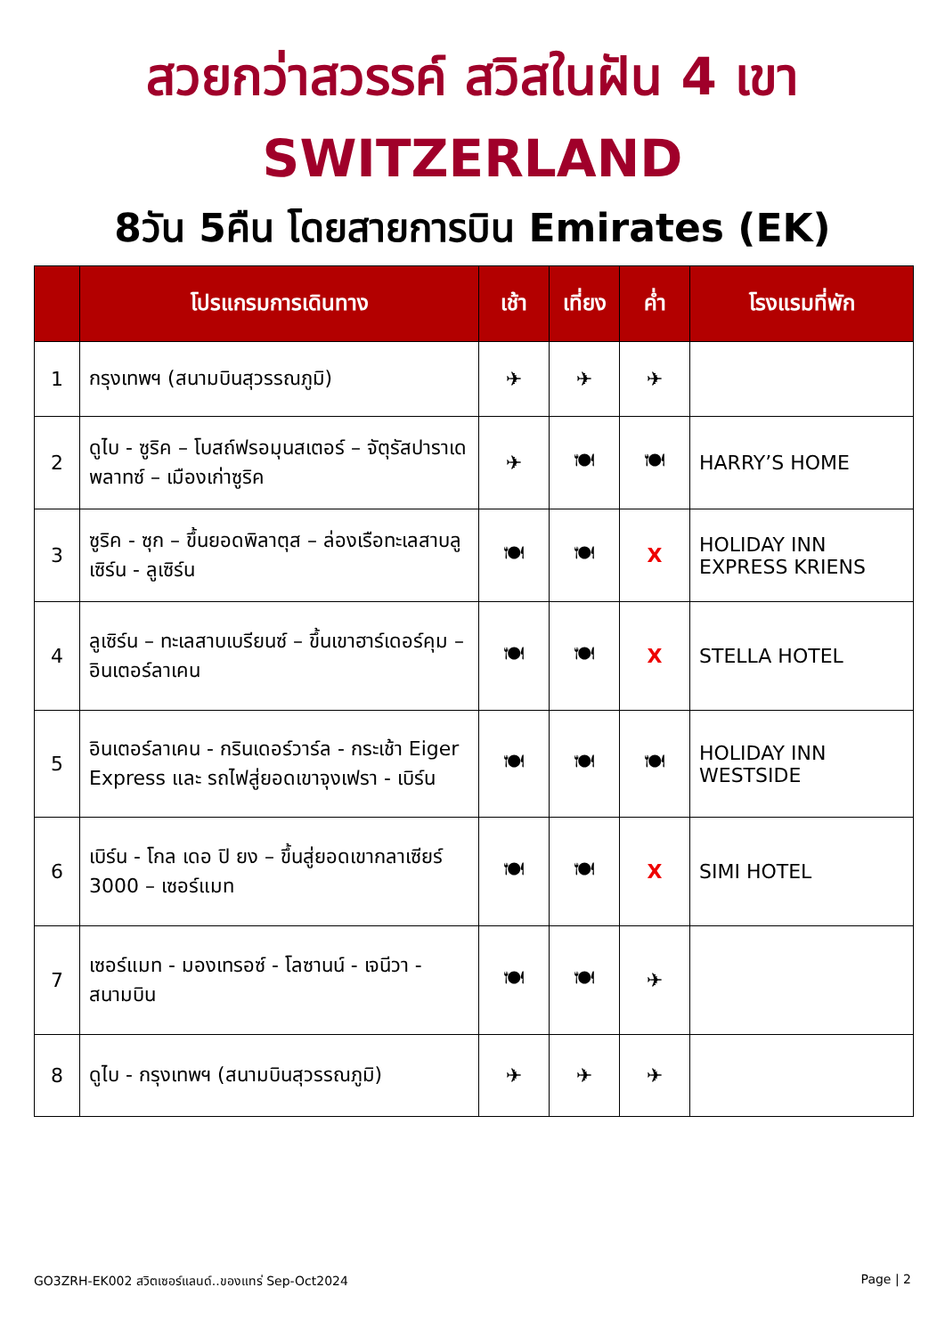สวยกว่าสวรรค์ สวิสในฝัน 4 เขา
SWITZERLAND
8วัน 5คืน โดยสายการบิน Emirates (EK)
| | โปรแกรมการเดินทาง | เช้า | เที่ยง | ค่ำ | โรงแรมที่พัก |
| --- | --- | --- | --- | --- | --- |
| 1 | กรุงเทพฯ (สนามบินสุวรรณภูมิ) | ✈ | ✈ | ✈ | |
| 2 | ดูไบ - ซูริค – โบสถ์ฟรอมุนสเตอร์ – จัตุรัสปาราเดพลาทซ์ – เมืองเก่าซูริค | ✈ | 🍽 | 🍽 | HARRY’S HOME |
| 3 | ซูริค - ซุก – ขึ้นยอดพิลาตุส – ล่องเรือทะเลสาบลูเซิร์น - ลูเซิร์น | 🍽 | 🍽 | X | HOLIDAY INN EXPRESS KRIENS |
| 4 | ลูเซิร์น – ทะเลสาบเบรียนซ์ – ขึ้นเขาฮาร์เดอร์คุม – อินเตอร์ลาเคน | 🍽 | 🍽 | X | STELLA HOTEL |
| 5 | อินเตอร์ลาเคน - กรินเดอร์วาร์ล - กระเช้า Eiger Express และ รถไฟสู่ยอดเขาจุงเฟรา - เบิร์น | 🍽 | 🍽 | 🍽 | HOLIDAY INN WESTSIDE |
| 6 | เบิร์น - โกล เดอ ปิ ยง – ขึ้นสู่ยอดเขากลาเซียร์ 3000 – เซอร์แมท | 🍽 | 🍽 | X | SIMI HOTEL |
| 7 | เซอร์แมท - มองเทรอซ์ - โลซานน์ - เจนีวา - สนามบิน | 🍽 | 🍽 | ✈ | |
| 8 | ดูไบ - กรุงเทพฯ (สนามบินสุวรรณภูมิ) | ✈ | ✈ | ✈ | |
GO3ZRH-EK002 สวิตเซอร์แลนด์..ของแทร่ Sep-Oct2024 Page | 2